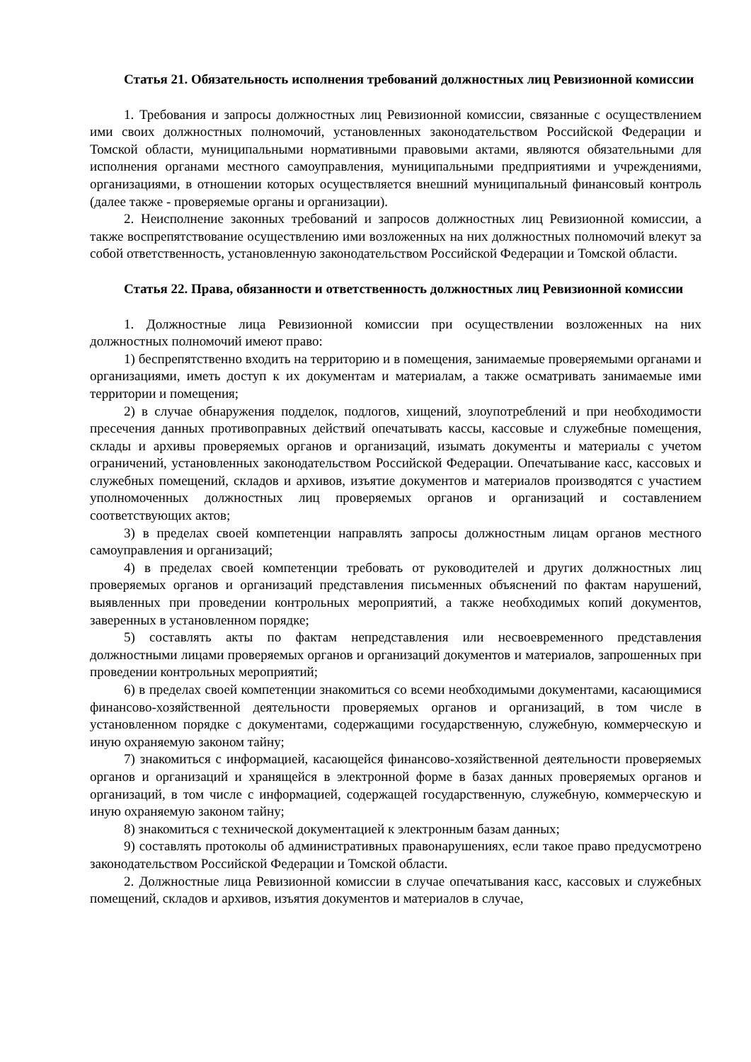Статья 21. Обязательность исполнения требований должностных лиц Ревизионной комиссии
1. Требования и запросы должностных лиц Ревизионной комиссии, связанные с осуществлением ими своих должностных полномочий, установленных законодательством Российской Федерации и Томской области, муниципальными нормативными правовыми актами, являются обязательными для исполнения органами местного самоуправления, муниципальными предприятиями и учреждениями, организациями, в отношении которых осуществляется внешний муниципальный финансовый контроль (далее также - проверяемые органы и организации).
2. Неисполнение законных требований и запросов должностных лиц Ревизионной комиссии, а также воспрепятствование осуществлению ими возложенных на них должностных полномочий влекут за собой ответственность, установленную законодательством Российской Федерации и Томской области.
Статья 22. Права, обязанности и ответственность должностных лиц Ревизионной комиссии
1. Должностные лица Ревизионной комиссии при осуществлении возложенных на них должностных полномочий имеют право:
1) беспрепятственно входить на территорию и в помещения, занимаемые проверяемыми органами и организациями, иметь доступ к их документам и материалам, а также осматривать занимаемые ими территории и помещения;
2) в случае обнаружения подделок, подлогов, хищений, злоупотреблений и при необходимости пресечения данных противоправных действий опечатывать кассы, кассовые и служебные помещения, склады и архивы проверяемых органов и организаций, изымать документы и материалы с учетом ограничений, установленных законодательством Российской Федерации. Опечатывание касс, кассовых и служебных помещений, складов и архивов, изъятие документов и материалов производятся с участием уполномоченных должностных лиц проверяемых органов и организаций и составлением соответствующих актов;
3) в пределах своей компетенции направлять запросы должностным лицам органов местного самоуправления и организаций;
4) в пределах своей компетенции требовать от руководителей и других должностных лиц проверяемых органов и организаций представления письменных объяснений по фактам нарушений, выявленных при проведении контрольных мероприятий, а также необходимых копий документов, заверенных в установленном порядке;
5) составлять акты по фактам непредставления или несвоевременного представления должностными лицами проверяемых органов и организаций документов и материалов, запрошенных при проведении контрольных мероприятий;
6) в пределах своей компетенции знакомиться со всеми необходимыми документами, касающимися финансово-хозяйственной деятельности проверяемых органов и организаций, в том числе в установленном порядке с документами, содержащими государственную, служебную, коммерческую и иную охраняемую законом тайну;
7) знакомиться с информацией, касающейся финансово-хозяйственной деятельности проверяемых органов и организаций и хранящейся в электронной форме в базах данных проверяемых органов и организаций, в том числе с информацией, содержащей государственную, служебную, коммерческую и иную охраняемую законом тайну;
8) знакомиться с технической документацией к электронным базам данных;
9) составлять протоколы об административных правонарушениях, если такое право предусмотрено законодательством Российской Федерации и Томской области.
2. Должностные лица Ревизионной комиссии в случае опечатывания касс, кассовых и служебных помещений, складов и архивов, изъятия документов и материалов в случае,